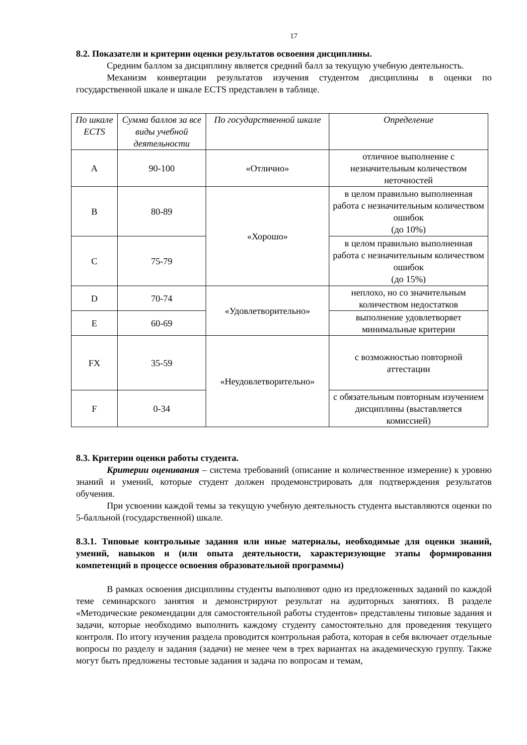17
8.2. Показатели и критерии оценки результатов освоения дисциплины.
Средним баллом за дисциплину является средний балл за текущую учебную деятельность.
Механизм конвертации результатов изучения студентом дисциплины в оценки по государственной шкале и шкале ECTS представлен в таблице.
| По шкале ECTS | Сумма баллов за все виды учебной деятельности | По государственной шкале | Определение |
| --- | --- | --- | --- |
| A | 90-100 | «Отлично» | отличное выполнение с незначительным количеством неточностей |
| B | 80-89 | «Хорошо» | в целом правильно выполненная работа с незначительным количеством ошибок (до 10%) |
| C | 75-79 | | в целом правильно выполненная работа с незначительным количеством ошибок (до 15%) |
| D | 70-74 | «Удовлетворительно» | неплохо, но со значительным количеством недостатков |
| E | 60-69 | | выполнение удовлетворяет минимальные критерии |
| FX | 35-59 | «Неудовлетворительно» | с возможностью повторной аттестации |
| F | 0-34 | | с обязательным повторным изучением дисциплины (выставляется комиссией) |
8.3. Критерии оценки работы студента.
Критерии оценивания – система требований (описание и количественное измерение) к уровню знаний и умений, которые студент должен продемонстрировать для подтверждения результатов обучения.
При усвоении каждой темы за текущую учебную деятельность студента выставляются оценки по 5-балльной (государственной) шкале.
8.3.1. Типовые контрольные задания или иные материалы, необходимые для оценки знаний, умений, навыков и (или опыта деятельности, характеризующие этапы формирования компетенций в процессе освоения образовательной программы)
В рамках освоения дисциплины студенты выполняют одно из предложенных заданий по каждой теме семинарского занятия и демонстрируют результат на аудиторных занятиях. В разделе «Методические рекомендации для самостоятельной работы студентов» представлены типовые задания и задачи, которые необходимо выполнить каждому студенту самостоятельно для проведения текущего контроля. По итогу изучения раздела проводится контрольная работа, которая в себя включает отдельные вопросы по разделу и задания (задачи) не менее чем в трех вариантах на академическую группу. Также могут быть предложены тестовые задания и задача по вопросам и темам,